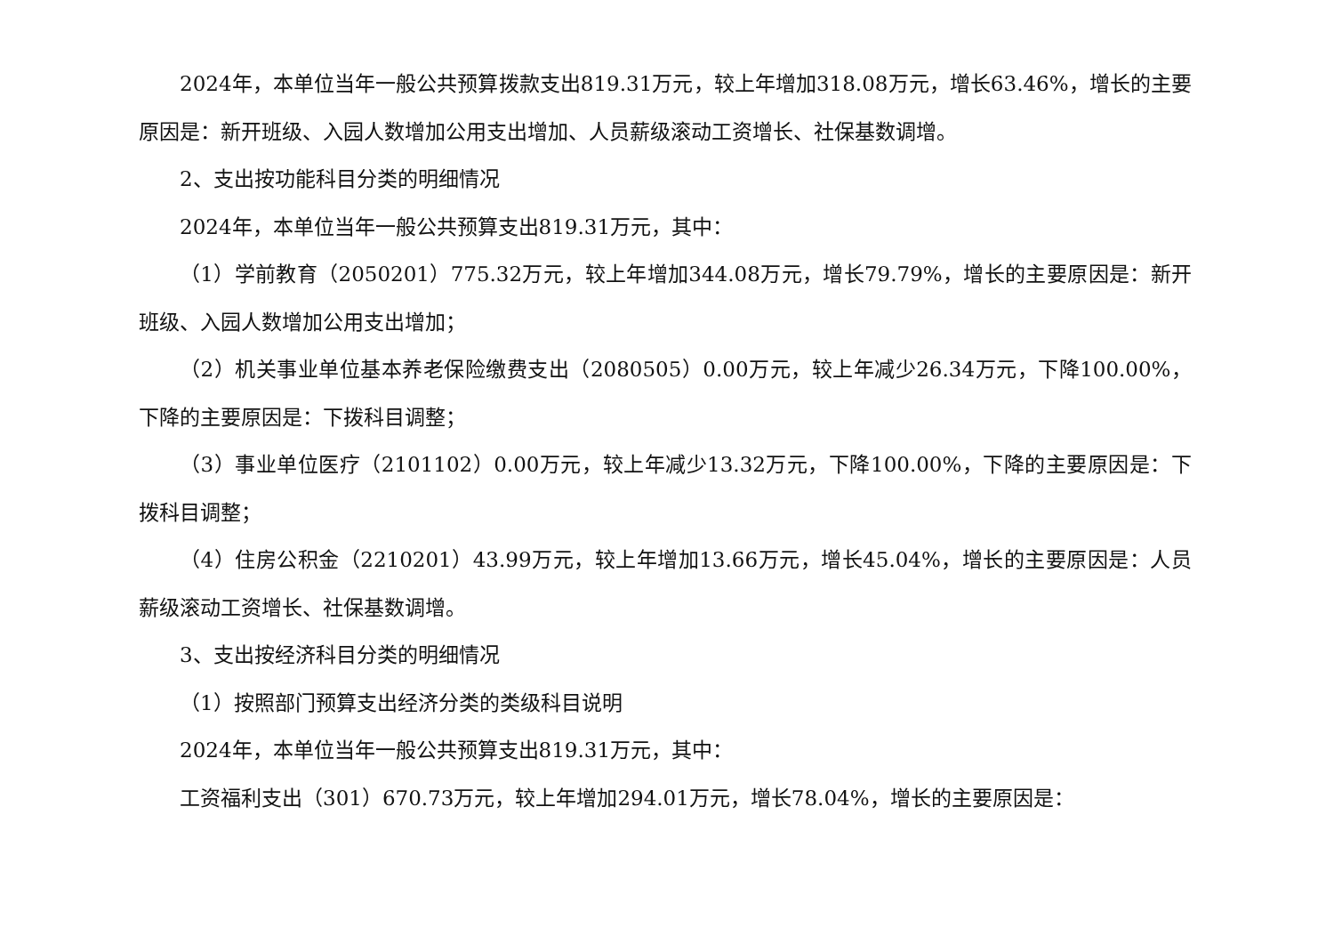2024年，本单位当年一般公共预算拨款支出819.31万元，较上年增加318.08万元，增长63.46%，增长的主要原因是：新开班级、入园人数增加公用支出增加、人员薪级滚动工资增长、社保基数调增。
2、支出按功能科目分类的明细情况
2024年，本单位当年一般公共预算支出819.31万元，其中：
（1）学前教育（2050201）775.32万元，较上年增加344.08万元，增长79.79%，增长的主要原因是：新开班级、入园人数增加公用支出增加；
（2）机关事业单位基本养老保险缴费支出（2080505）0.00万元，较上年减少26.34万元，下降100.00%，下降的主要原因是：下拨科目调整；
（3）事业单位医疗（2101102）0.00万元，较上年减少13.32万元，下降100.00%，下降的主要原因是：下拨科目调整；
（4）住房公积金（2210201）43.99万元，较上年增加13.66万元，增长45.04%，增长的主要原因是：人员薪级滚动工资增长、社保基数调增。
3、支出按经济科目分类的明细情况
（1）按照部门预算支出经济分类的类级科目说明
2024年，本单位当年一般公共预算支出819.31万元，其中：
工资福利支出（301）670.73万元，较上年增加294.01万元，增长78.04%，增长的主要原因是：